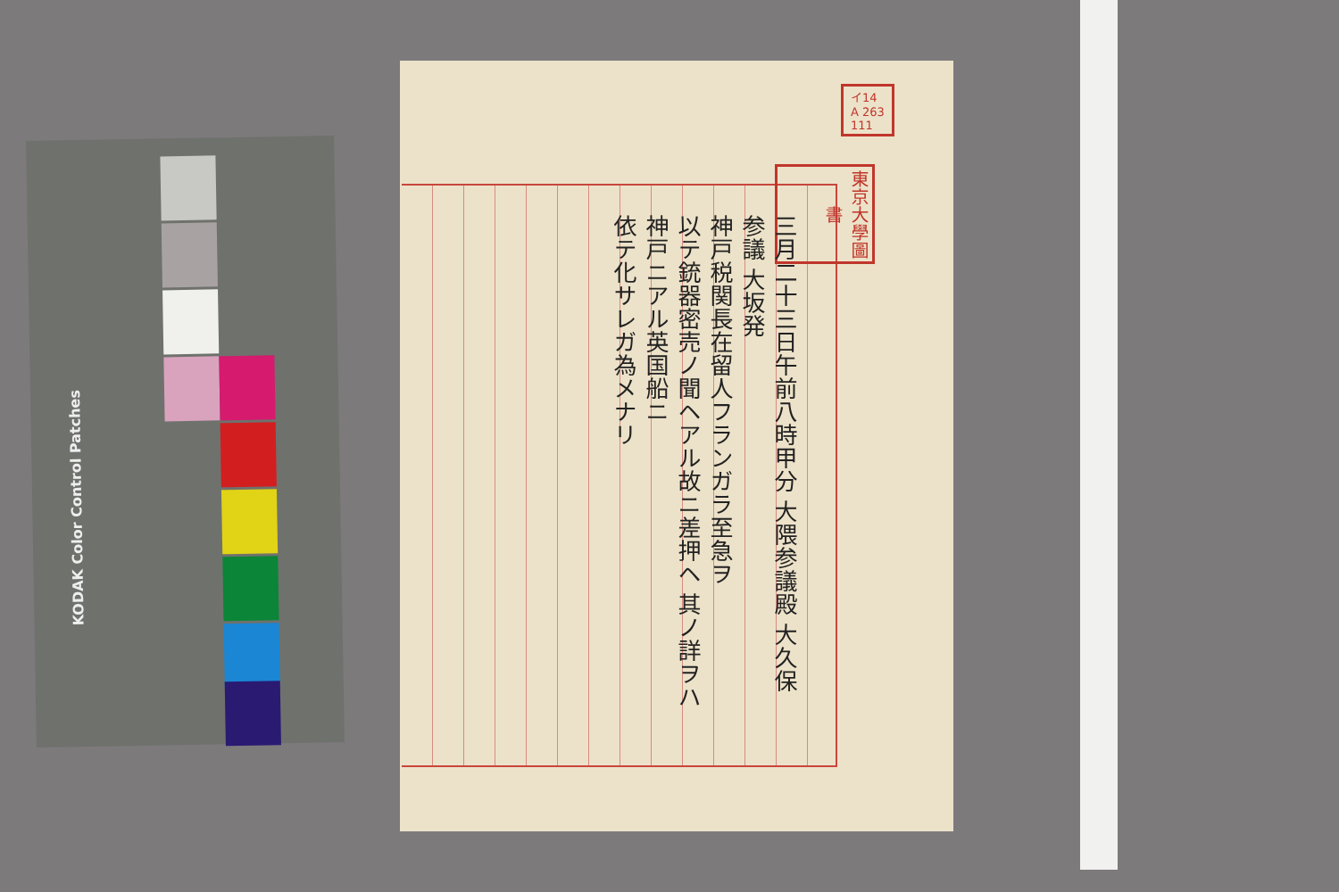KODAK Color Control Patches
イ14
A 263
111
東京大學圖書
三月二十三日午前八時甲分 大隈参議殿 大久保参議 大坂発
神戸税関長在留人フランガラ至急ヲ
以テ銃器密売ノ聞ヘアル故ニ差押ヘ 其ノ詳ヲハ神戸ニアル英国船ニ
依テ化サレガ為メナリ